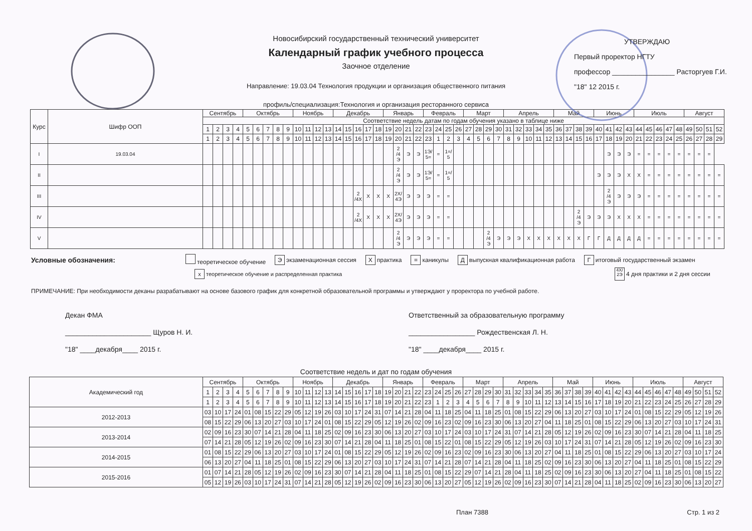Новосибирский государственный технический университет
Календарный график учебного процесса
Заочное отделение
Направление: 19.03.04 Технология продукции и организация общественного питания
профиль/специализация:Технология и организация ресторанного сервиса
УТВЕРЖДАЮ
Первый проректор НГТУ
профессор ________________ Расторгуев Г.И.
"18" 12 2015 г.
| Курс | Шифр ООП | Сентябрь | | | | Октябрь | | | | | Ноябрь | | | | Декабрь | | | | | Январь | | | | Февраль | | | | Март | | | | Апрель | | | | | Май | | | | Июнь | | | | Июль | | | | | Август | | | |
| --- | --- | --- | --- | --- | --- | --- | --- | --- | --- | --- | --- | --- | --- | --- | --- | --- | --- | --- | --- | --- | --- | --- | --- | --- | --- | --- | --- | --- | --- | --- | --- | --- | --- | --- | --- | --- | --- | --- | --- | --- | --- | --- | --- | --- | --- | --- | --- | --- | --- | --- | --- | --- | --- |
| | | Соответствие недель датам по годам обучения указано в таблице ниже | | | | | | | | | | | | | | | | | | | | | | | | | | | | | | | | | | | | | | | | | | | | | | | | | | | |
| | | 1 | 2 | 3 | 4 | 5 | 6 | 7 | 8 | 9 | 10 | 11 | 12 | 13 | 14 | 15 | 16 | 17 | 18 | 19 | 20 | 21 | 22 | 23 | 24 | 25 | 26 | 27 | 28 | 29 | 30 | 31 | 32 | 33 | 34 | 35 | 36 | 37 | 38 | 39 | 40 | 41 | 42 | 43 | 44 | 45 | 46 | 47 | 48 | 49 | 50 | 51 | 52 |
| | | 1 | 2 | 3 | 4 | 5 | 6 | 7 | 8 | 9 | 10 | 11 | 12 | 13 | 14 | 15 | 16 | 17 | 18 | 19 | 20 | 21 | 22 | 23 | 1 | 2 | 3 | 4 | 5 | 6 | 7 | 8 | 9 | 10 | 11 | 12 | 13 | 14 | 15 | 16 | 17 | 18 | 19 | 20 | 21 | 22 | 23 | 24 | 25 | 26 | 27 | 28 | 29 |
| I | 19.03.04 | | | | | | | | | | | | | | | | | | | | 2 /4 Э | Э | Э | 1Э/ 5= | = | 1=/ 5 | | | | | | | | | | | | | | | | Э | Э | Э | = | = | = | = | = | = | = | = | |
| II | | | | | | | | | | | | | | | | | | | | | 2 /4 Э | Э | Э | 1Э/ 5= | = | 1=/ 5 | | | | | | | | | | | | | | | Э | Э | Э | Х | Х | = | = | = | = | = | = | = | = |
| III | | | | | | | | | | | | | | | | | 2 /4Х | Х | Х | Х | 2Х/ 4Э | Э | Э | Э | = | = | | | | | | | | | | | | | | | | 2 /4 Э | Э | Э | Э | = | = | = | = | = | = | = | = |
| IV | | | | | | | | | | | | | | | | | 2 /4Х | Х | Х | Х | 2Х/ 4Э | Э | Э | Э | = | = | | | | | | | | | | | | | 2 /4 Э | Э | Э | Э | Х | Х | Х | = | = | = | = | = | = | = | = |
| V | | | | | | | | | | | | | | | | | | | | | 2 /4 Э | Э | Э | Э | = | = | | | | 2 /4 Э | Э | Э | Э | Х | Х | Х | Х | Х | Х | Г | Г | Д | Д | Д | Д | = | = | = | = | = | = | = | = |
Условные обозначения: теоретическое обучение Э экзаменационная сессия Х практика = каникулы Д выпускная квалификационная работа Г итоговый государственный экзамен
х теоретическое обучение и распределенная практика 4Х/
2Э 4 дня практики и 2 дня сессии
ПРИМЕЧАНИЕ: При необходимости деканы разрабатывают на основе базового график для конкретной образовательной программы и утверждают у проректора по учебной работе.
Декан ФМА
______________________ Щуров Н. И.
"18" ____декабря____ 2015 г.
Ответственный за образовательную программу
_________________ Рождественская Л. Н.
"18" ____декабря____ 2015 г.
Соответствие недель и дат по годам обучения
| Академический год | Сентябрь | | | | Октябрь | | | | | Ноябрь | | | | Декабрь | | | | | Январь | | | | Февраль | | | | Март | | | | Апрель | | | | | Май | | | | Июнь | | | | Июль | | | | | Август | | | |
| --- | --- | --- | --- | --- | --- | --- | --- | --- | --- | --- | --- | --- | --- | --- | --- | --- | --- | --- | --- | --- | --- | --- | --- | --- | --- | --- | --- | --- | --- | --- | --- | --- | --- | --- | --- | --- | --- | --- | --- | --- | --- | --- | --- | --- | --- | --- | --- | --- | --- | --- | --- | --- |
| | 1 | 2 | 3 | 4 | 5 | 6 | 7 | 8 | 9 | 10 | 11 | 12 | 13 | 14 | 15 | 16 | 17 | 18 | 19 | 20 | 21 | 22 | 23 | 24 | 25 | 26 | 27 | 28 | 29 | 30 | 31 | 32 | 33 | 34 | 35 | 36 | 37 | 38 | 39 | 40 | 41 | 42 | 43 | 44 | 45 | 46 | 47 | 48 | 49 | 50 | 51 | 52 |
| | 1 | 2 | 3 | 4 | 5 | 6 | 7 | 8 | 9 | 10 | 11 | 12 | 13 | 14 | 15 | 16 | 17 | 18 | 19 | 20 | 21 | 22 | 23 | 1 | 2 | 3 | 4 | 5 | 6 | 7 | 8 | 9 | 10 | 11 | 12 | 13 | 14 | 15 | 16 | 17 | 18 | 19 | 20 | 21 | 22 | 23 | 24 | 25 | 26 | 27 | 28 | 29 |
| 2012-2013 | 03 | 10 | 17 | 24 | 01 | 08 | 15 | 22 | 29 | 05 | 12 | 19 | 26 | 03 | 10 | 17 | 24 | 31 | 07 | 14 | 21 | 28 | 04 | 11 | 18 | 25 | 04 | 11 | 18 | 25 | 01 | 08 | 15 | 22 | 29 | 06 | 13 | 20 | 27 | 03 | 10 | 17 | 24 | 01 | 08 | 15 | 22 | 29 | 05 | 12 | 19 | 26 |
| | 08 | 15 | 22 | 29 | 06 | 13 | 20 | 27 | 03 | 10 | 17 | 24 | 01 | 08 | 15 | 22 | 29 | 05 | 12 | 19 | 26 | 02 | 09 | 16 | 23 | 02 | 09 | 16 | 23 | 30 | 06 | 13 | 20 | 27 | 04 | 11 | 18 | 25 | 01 | 08 | 15 | 22 | 29 | 06 | 13 | 20 | 27 | 03 | 10 | 17 | 24 | 31 |
| 2013-2014 | 02 | 09 | 16 | 23 | 30 | 07 | 14 | 21 | 28 | 04 | 11 | 18 | 25 | 02 | 09 | 16 | 23 | 30 | 06 | 13 | 20 | 27 | 03 | 10 | 17 | 24 | 03 | 10 | 17 | 24 | 31 | 07 | 14 | 21 | 28 | 05 | 12 | 19 | 26 | 02 | 09 | 16 | 23 | 30 | 07 | 14 | 21 | 28 | 04 | 11 | 18 | 25 |
| | 07 | 14 | 21 | 28 | 05 | 12 | 19 | 26 | 02 | 09 | 16 | 23 | 30 | 07 | 14 | 21 | 28 | 04 | 11 | 18 | 25 | 01 | 08 | 15 | 22 | 01 | 08 | 15 | 22 | 29 | 05 | 12 | 19 | 26 | 03 | 10 | 17 | 24 | 31 | 07 | 14 | 21 | 28 | 05 | 12 | 19 | 26 | 02 | 09 | 16 | 23 | 30 |
| 2014-2015 | 01 | 08 | 15 | 22 | 29 | 06 | 13 | 20 | 27 | 03 | 10 | 17 | 24 | 01 | 08 | 15 | 22 | 29 | 05 | 12 | 19 | 26 | 02 | 09 | 16 | 23 | 02 | 09 | 16 | 23 | 30 | 06 | 13 | 20 | 27 | 04 | 11 | 18 | 25 | 01 | 08 | 15 | 22 | 29 | 06 | 13 | 20 | 27 | 03 | 10 | 17 | 24 |
| | 06 | 13 | 20 | 27 | 04 | 11 | 18 | 25 | 01 | 08 | 15 | 22 | 29 | 06 | 13 | 20 | 27 | 03 | 10 | 17 | 24 | 31 | 07 | 14 | 21 | 28 | 07 | 14 | 21 | 28 | 04 | 11 | 18 | 25 | 02 | 09 | 16 | 23 | 30 | 06 | 13 | 20 | 27 | 04 | 11 | 18 | 25 | 01 | 08 | 15 | 22 | 29 |
| 2015-2016 | 01 | 07 | 14 | 21 | 28 | 05 | 12 | 19 | 26 | 02 | 09 | 16 | 23 | 30 | 07 | 14 | 21 | 28 | 04 | 11 | 18 | 25 | 01 | 08 | 15 | 22 | 29 | 07 | 14 | 21 | 28 | 04 | 11 | 18 | 25 | 02 | 09 | 16 | 23 | 30 | 06 | 13 | 20 | 27 | 04 | 11 | 18 | 25 | 01 | 08 | 15 | 22 |
| | 05 | 12 | 19 | 26 | 03 | 10 | 17 | 24 | 31 | 07 | 14 | 21 | 28 | 05 | 12 | 19 | 26 | 02 | 09 | 16 | 23 | 30 | 06 | 13 | 20 | 27 | 05 | 12 | 19 | 26 | 02 | 09 | 16 | 23 | 30 | 07 | 14 | 21 | 28 | 04 | 11 | 18 | 25 | 02 | 09 | 16 | 23 | 30 | 06 | 13 | 20 | 27 |
План 7388 Стр. 1 из 2